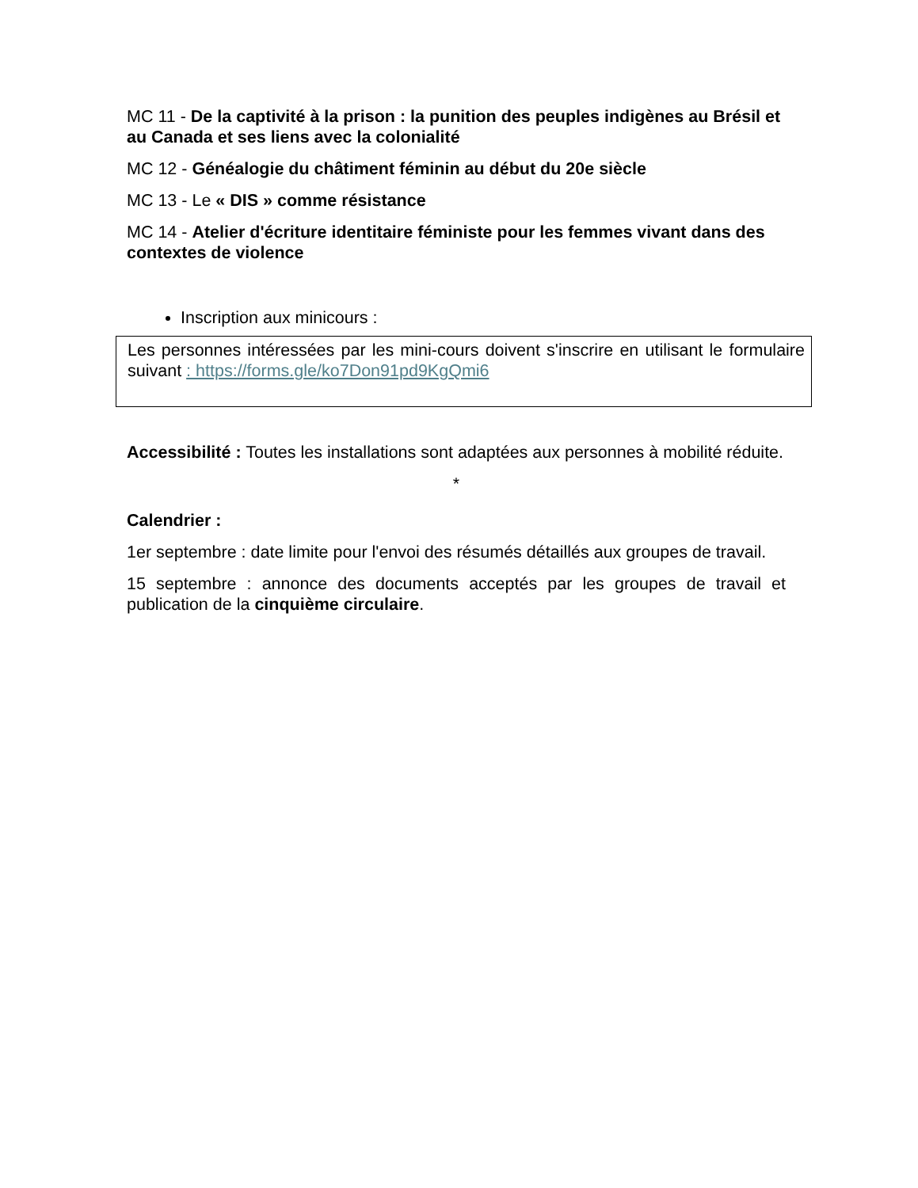MC 11 - De la captivité à la prison : la punition des peuples indigènes au Brésil et au Canada et ses liens avec la colonialité
MC 12 - Généalogie du châtiment féminin au début du 20e siècle
MC 13 - Le « DIS » comme résistance
MC 14 - Atelier d'écriture identitaire féministe pour les femmes vivant dans des contextes de violence
Inscription aux minicours :
Les personnes intéressées par les mini-cours doivent s'inscrire en utilisant le formulaire suivant : https://forms.gle/ko7Don91pd9KgQmi6
Accessibilité : Toutes les installations sont adaptées aux personnes à mobilité réduite.
*
Calendrier :
1er septembre : date limite pour l'envoi des résumés détaillés aux groupes de travail.
15 septembre : annonce des documents acceptés par les groupes de travail et publication de la cinquième circulaire.